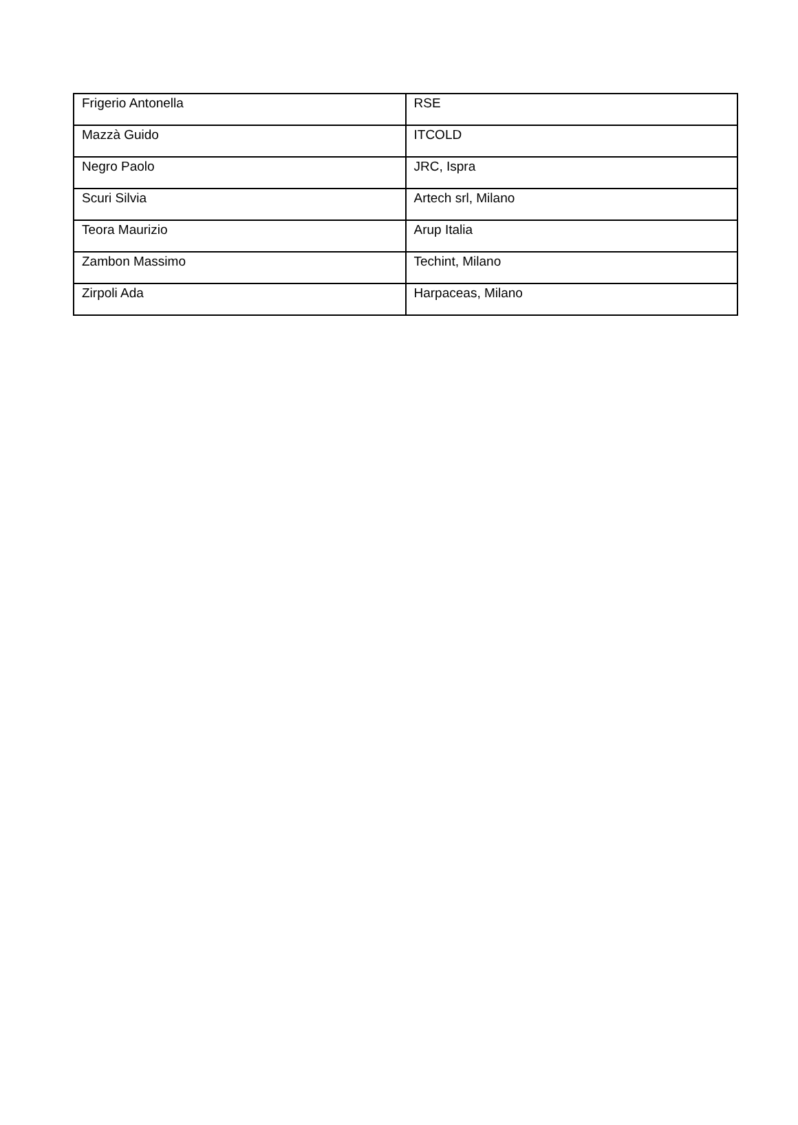| Frigerio Antonella | RSE |
| Mazzà Guido | ITCOLD |
| Negro Paolo | JRC, Ispra |
| Scuri Silvia | Artech srl, Milano |
| Teora Maurizio | Arup Italia |
| Zambon Massimo | Techint, Milano |
| Zirpoli Ada | Harpaceas, Milano |